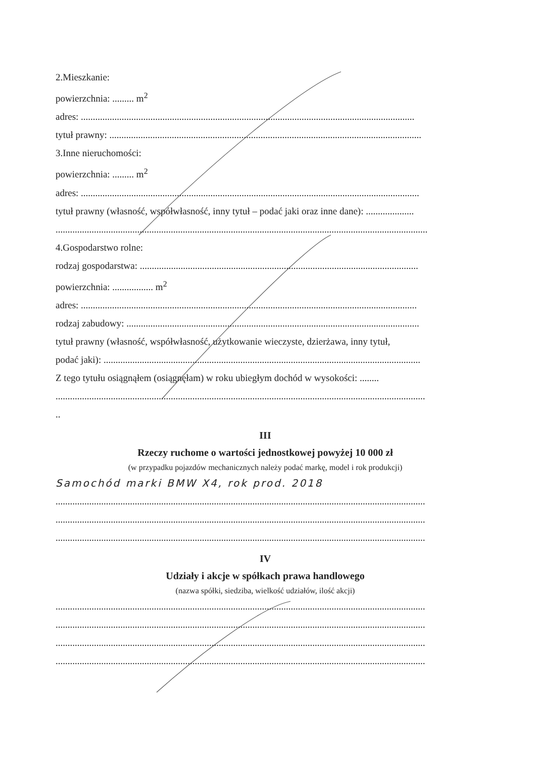2.Mieszkanie:
powierzchnia: ......... m<sup>2</sup>
adres: ...........................................................................................................................................
tytuł prawny: ..................................................................................................................................
3.Inne nieruchomości:
powierzchnia: ......... m<sup>2</sup>
adres: .............................................................................................................................................
tytuł prawny (własność, współwłasność, inny tytuł – podać jaki oraz inne dane): ....................
...........................................................................................................................................................
4.Gospodarstwo rolne:
rodzaj gospodarstwa: ....................................................................................................................
powierzchnia: ................. m<sup>2</sup>
adres: ............................................................................................................................................
rodzaj zabudowy: ..........................................................................................................................
tytuł prawny (własność, współwłasność, użytkowanie wieczyste, dzierżawa, inny tytuł,
podać jaki): ....................................................................................................................................
Z tego tytułu osiągnąłem (osiągnęłam) w roku ubiegłym dochód w wysokości: ........
..........................................................................................................................................................
..
III
Rzeczy ruchome o wartości jednostkowej powyżej 10 000 zł
(w przypadku pojazdów mechanicznych należy podać markę, model i rok produkcji)
Samochód marki BMW X4, rok prod. 2018
..........................................................................................................................................................
..........................................................................................................................................................
..........................................................................................................................................................
IV
Udziały i akcje w spółkach prawa handlowego
(nazwa spółki, siedziba, wielkość udziałów, ilość akcji)
..........................................................................................................................................................
..........................................................................................................................................................
..........................................................................................................................................................
..........................................................................................................................................................